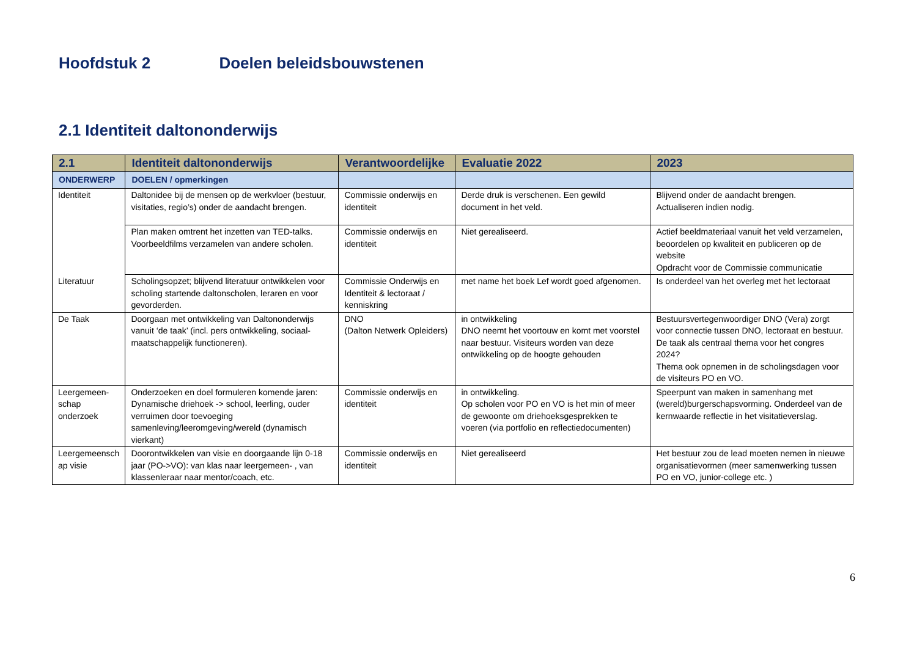Hoofdstuk 2 Doelen beleidsbouwstenen
2.1 Identiteit daltononderwijs
| 2.1 | Identiteit daltononderwijs | Verantwoordelijke | Evaluatie 2022 | 2023 |
| --- | --- | --- | --- | --- |
| ONDERWERP | DOELEN / opmerkingen | | | |
| Identiteit | Daltonidee bij de mensen op de werkvloer (bestuur, visitaties, regio’s) onder de aandacht brengen. | Commissie onderwijs en identiteit | Derde druk is verschenen. Een gewild document in het veld. | Blijvend onder de aandacht brengen. Actualiseren indien nodig. |
| | Plan maken omtrent het inzetten van TED-talks. Voorbeeldfilms verzamelen van andere scholen. | Commissie onderwijs en identiteit | Niet gerealiseerd. | Actief beeldmateriaal vanuit het veld verzamelen, beoordelen op kwaliteit en publiceren op de website Opdracht voor de Commissie communicatie |
| Literatuur | Scholingsopzet; blijvend literatuur ontwikkelen voor scholing startende daltonscholen, leraren en voor gevorderden. | Commissie Onderwijs en Identiteit & lectoraat / kenniskring | met name het boek Lef wordt goed afgenomen. | Is onderdeel van het overleg met het lectoraat |
| De Taak | Doorgaan met ontwikkeling van Daltononderwijs vanuit ‘de taak’ (incl. pers ontwikkeling, sociaal-maatschappelijk functioneren). | DNO (Dalton Netwerk Opleiders) | in ontwikkeling DNO neemt het voortouw en komt met voorstel naar bestuur. Visiteurs worden van deze ontwikkeling op de hoogte gehouden | Bestuursvertegenwoordiger DNO (Vera) zorgt voor connectie tussen DNO, lectoraat en bestuur. De taak als centraal thema voor het congres 2024? Thema ook opnemen in de scholingsdagen voor de visiteurs PO en VO. |
| Leergemeen-schap onderzoek | Onderzoeken en doel formuleren komende jaren: Dynamische driehoek -> school, leerling, ouder verruimen door toevoeging samenleving/leeromgeving/wereld (dynamisch vierkant) | Commissie onderwijs en identiteit | in ontwikkeling. Op scholen voor PO en VO is het min of meer de gewoonte om driehoeksgesprekken te voeren (via portfolio en reflectiedocumenten) | Speerpunt van maken in samenhang met (wereld)burgerschapsvorming. Onderdeel van de kernwaarde reflectie in het visitatieverslag. |
| Leergemeensch ap visie | Doorontwikkelen van visie en doorgaande lijn 0-18 jaar (PO->VO): van klas naar leergemeen- , van klassenleraar naar mentor/coach, etc. | Commissie onderwijs en identiteit | Niet gerealiseerd | Het bestuur zou de lead moeten nemen in nieuwe organisatievormen (meer samenwerking tussen PO en VO, junior-college etc. ) |
6